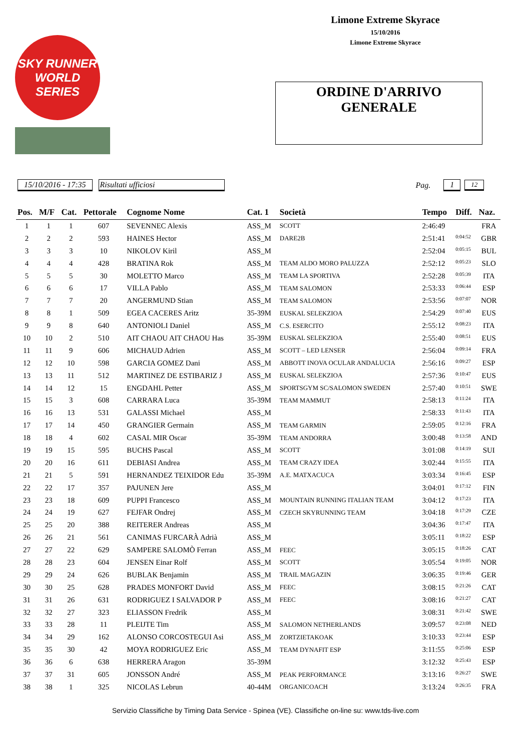SKY RUNNER WORLD SERIES
Limone Extreme Skyrace
15/10/2016
Limone Extreme Skyrace
ORDINE D'ARRIVO
GENERALE
15/10/2016 - 17:35 Risultati ufficiosi Pag. 1 12
| Pos. | M/F | Cat. | Pettorale | Cognome Nome | Cat. 1 | Società | Tempo | Diff. | Naz. |
| --- | --- | --- | --- | --- | --- | --- | --- | --- | --- |
| 1 | 1 | 1 | 607 | SEVENNEC Alexis | ASS_M | SCOTT | 2:46:49 | | FRA |
| 2 | 2 | 2 | 593 | HAINES Hector | ASS_M | DARE2B | 2:51:41 | 0:04:52 | GBR |
| 3 | 3 | 3 | 10 | NIKOLOV Kiril | ASS_M | | 2:52:04 | 0:05:15 | BUL |
| 4 | 4 | 4 | 428 | BRATINA Rok | ASS_M | TEAM ALDO MORO PALUZZA | 2:52:12 | 0:05:23 | SLO |
| 5 | 5 | 5 | 30 | MOLETTO Marco | ASS_M | TEAM LA SPORTIVA | 2:52:28 | 0:05:39 | ITA |
| 6 | 6 | 6 | 17 | VILLA Pablo | ASS_M | TEAM SALOMON | 2:53:33 | 0:06:44 | ESP |
| 7 | 7 | 7 | 20 | ANGERMUND Stian | ASS_M | TEAM SALOMON | 2:53:56 | 0:07:07 | NOR |
| 8 | 8 | 1 | 509 | EGEA CACERES Aritz | 35-39M | EUSKAL SELEKZIOA | 2:54:29 | 0:07:40 | EUS |
| 9 | 9 | 8 | 640 | ANTONIOLI Daniel | ASS_M | C.S. ESERCITO | 2:55:12 | 0:08:23 | ITA |
| 10 | 10 | 2 | 510 | AIT CHAOU AIT CHAOU Has | 35-39M | EUSKAL SELEKZIOA | 2:55:40 | 0:08:51 | EUS |
| 11 | 11 | 9 | 606 | MICHAUD Adrien | ASS_M | SCOTT – LED LENSER | 2:56:04 | 0:09:14 | FRA |
| 12 | 12 | 10 | 598 | GARCIA GOMEZ Dani | ASS_M | ABBOTT INOVA OCULAR ANDALUCIA | 2:56:16 | 0:09:27 | ESP |
| 13 | 13 | 11 | 512 | MARTINEZ DE ESTIBARIZ J | ASS_M | EUSKAL SELEKZIOA | 2:57:36 | 0:10:47 | EUS |
| 14 | 14 | 12 | 15 | ENGDAHL Petter | ASS_M | SPORTSGYM SC/SALOMON SWEDEN | 2:57:40 | 0:10:51 | SWE |
| 15 | 15 | 3 | 608 | CARRARA Luca | 35-39M | TEAM MAMMUT | 2:58:13 | 0:11:24 | ITA |
| 16 | 16 | 13 | 531 | GALASSI Michael | ASS_M | | 2:58:33 | 0:11:43 | ITA |
| 17 | 17 | 14 | 450 | GRANGIER Germain | ASS_M | TEAM GARMIN | 2:59:05 | 0:12:16 | FRA |
| 18 | 18 | 4 | 602 | CASAL MIR Oscar | 35-39M | TEAM ANDORRA | 3:00:48 | 0:13:58 | AND |
| 19 | 19 | 15 | 595 | BUCHS Pascal | ASS_M | SCOTT | 3:01:08 | 0:14:19 | SUI |
| 20 | 20 | 16 | 611 | DEBIASI Andrea | ASS_M | TEAM CRAZY IDEA | 3:02:44 | 0:15:55 | ITA |
| 21 | 21 | 5 | 591 | HERNANDEZ TEIXIDOR Edu | 35-39M | A.E. MATXACUCA | 3:03:34 | 0:16:45 | ESP |
| 22 | 22 | 17 | 357 | PAJUNEN Jere | ASS_M | | 3:04:01 | 0:17:12 | FIN |
| 23 | 23 | 18 | 609 | PUPPI Francesco | ASS_M | MOUNTAIN RUNNING ITALIAN TEAM | 3:04:12 | 0:17:23 | ITA |
| 24 | 24 | 19 | 627 | FEJFAR Ondrej | ASS_M | CZECH SKYRUNNING TEAM | 3:04:18 | 0:17:29 | CZE |
| 25 | 25 | 20 | 388 | REITERER Andreas | ASS_M | | 3:04:36 | 0:17:47 | ITA |
| 26 | 26 | 21 | 561 | CANIMAS FURCARÀ Adrià | ASS_M | | 3:05:11 | 0:18:22 | ESP |
| 27 | 27 | 22 | 629 | SAMPERE SALOMÒ Ferran | ASS_M | FEEC | 3:05:15 | 0:18:26 | CAT |
| 28 | 28 | 23 | 604 | JENSEN Einar Rolf | ASS_M | SCOTT | 3:05:54 | 0:19:05 | NOR |
| 29 | 29 | 24 | 626 | BUBLAK Benjamin | ASS_M | TRAIL MAGAZIN | 3:06:35 | 0:19:46 | GER |
| 30 | 30 | 25 | 628 | PRADES MONFORT David | ASS_M | FEEC | 3:08:15 | 0:21:26 | CAT |
| 31 | 31 | 26 | 631 | RODRIGUEZ I SALVADOR P | ASS_M | FEEC | 3:08:16 | 0:21:27 | CAT |
| 32 | 32 | 27 | 323 | ELIASSON Fredrik | ASS_M | | 3:08:31 | 0:21:42 | SWE |
| 33 | 33 | 28 | 11 | PLEIJTE Tim | ASS_M | SALOMON NETHERLANDS | 3:09:57 | 0:23:08 | NED |
| 34 | 34 | 29 | 162 | ALONSO CORCOSTEGUI Asi | ASS_M | ZORTZIETAKOAK | 3:10:33 | 0:23:44 | ESP |
| 35 | 35 | 30 | 42 | MOYA RODRIGUEZ Eric | ASS_M | TEAM DYNAFIT ESP | 3:11:55 | 0:25:06 | ESP |
| 36 | 36 | 6 | 638 | HERRERA Aragon | 35-39M | | 3:12:32 | 0:25:43 | ESP |
| 37 | 37 | 31 | 605 | JONSSON André | ASS_M | PEAK PERFORMANCE | 3:13:16 | 0:26:27 | SWE |
| 38 | 38 | 1 | 325 | NICOLAS Lebrun | 40-44M | ORGANICOACH | 3:13:24 | 0:26:35 | FRA |
Servizio Classifiche by Timing Data Service - Spinea (VE). Classifiche on-line su: www.tds-live.com